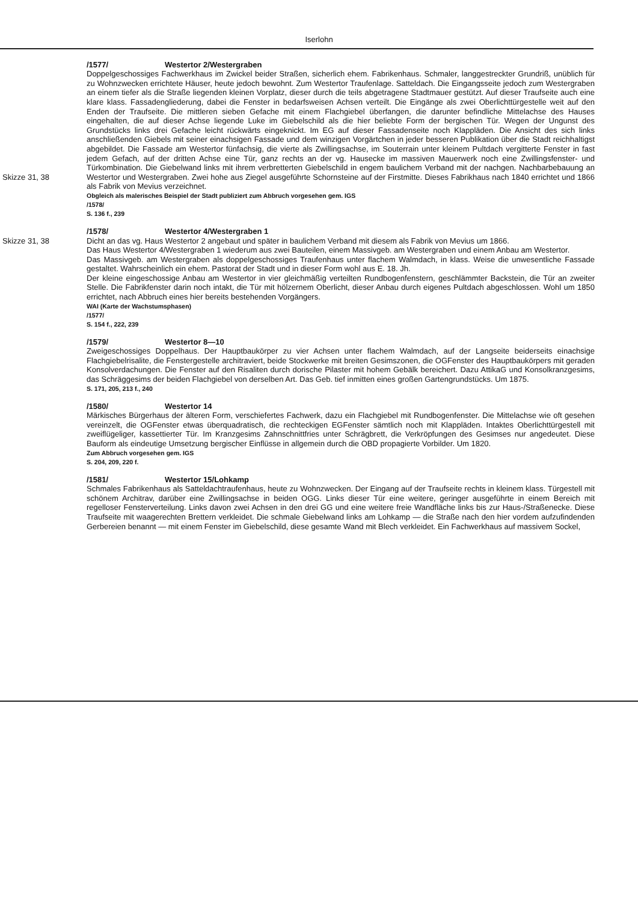Iserlohn
/1577/ Westertor 2/Westergraben
Doppelgeschossiges Fachwerkhaus im Zwickel beider Straßen, sicherlich ehem. Fabrikenhaus. Schmaler, langgestreckter Grundriß, unüblich für zu Wohnzwecken errichtete Häuser, heute jedoch bewohnt. Zum Westertor Traufenlage. Satteldach. Die Eingangsseite jedoch zum Westergraben an einem tiefer als die Straße liegenden kleinen Vorplatz, dieser durch die teils abgetragene Stadtmauer gestützt. Auf dieser Traufseite auch eine klare klass. Fassadengliederung, dabei die Fenster in bedarfsweisen Achsen verteilt. Die Eingänge als zwei Oberlichttürgestelle weit auf den Enden der Traufseite. Die mittleren sieben Gefache mit einem Flachgiebel überfangen, die darunter befindliche Mittelachse des Hauses eingehalten, die auf dieser Achse liegende Luke im Giebelschild als die hier beliebte Form der bergischen Tür. Wegen der Ungunst des Grundstücks links drei Gefache leicht rückwärts eingeknickt. Im EG auf dieser Fassadenseite noch Klappläden. Die Ansicht des sich links anschließenden Giebels mit seiner einachsigen Fassade und dem winzigen Vorgärtchen in jeder besseren Publikation über die Stadt reichhaltigst abgebildet. Die Fassade am Westertor fünfachsig, die vierte als Zwillingsachse, im Souterrain unter kleinem Pultdach vergitterte Fenster in fast jedem Gefach, auf der dritten Achse eine Tür, ganz rechts an der vg. Hausecke im massiven Mauerwerk noch eine Zwillingsfenster- und Türkombination. Die Giebelwand links mit ihrem verbretterten Giebelschild in engem baulichem Verband mit der nachgen. Nachbarbebauung an Westertor und Westergraben. Zwei hohe aus Ziegel ausgeführte Schornsteine auf der Firstmitte. Skizze 31, 38 Dieses Fabrikhaus nach 1840 errichtet und 1866 als Fabrik von Mevius verzeichnet.
Obgleich als malerisches Beispiel der Stadt publiziert zum Abbruch vorgesehen gem. IGS
/1578/
S. 136 f., 239
/1578/ Westertor 4/Westergraben 1
Skizze 31, 38 Dicht an das vg. Haus Westertor 2 angebaut und später in baulichem Verband mit diesem als Fabrik von Mevius um 1866.
Das Haus Westertor 4/Westergraben 1 wiederum aus zwei Bauteilen, einem Massivgeb. am Westergraben und einem Anbau am Westertor.
Das Massivgeb. am Westergraben als doppelgeschossiges Traufenhaus unter flachem Walmdach, in klass. Weise die unwesentliche Fassade gestaltet. Wahrscheinlich ein ehem. Pastorat der Stadt und in dieser Form wohl aus E. 18. Jh.
Der kleine eingeschossige Anbau am Westertor in vier gleichmäßig verteilten Rundbogenfenstern, geschlämmter Backstein, die Tür an zweiter Stelle. Die Fabrikfenster darin noch intakt, die Tür mit hölzernem Oberlicht, dieser Anbau durch eigenes Pultdach abgeschlossen. Wohl um 1850 errichtet, nach Abbruch eines hier bereits bestehenden Vorgängers.
WAI (Karte der Wachstumsphasen)
/1577/
S. 154 f., 222, 239
/1579/ Westertor 8—10
Zweigeschossiges Doppelhaus. Der Hauptbaukörper zu vier Achsen unter flachem Walmdach, auf der Langseite beiderseits einachsige Flachgiebelrisalite, die Fenstergestelle architraviert, beide Stockwerke mit breiten Gesimszonen, die OGFenster des Hauptbaukörpers mit geraden Konsolverdachungen. Die Fenster auf den Risaliten durch dorische Pilaster mit hohem Gebälk bereichert. Dazu AttikaG und Konsolkranzgesims, das Schräggesims der beiden Flachgiebel von derselben Art. Das Geb. tief inmitten eines großen Gartengrundstücks. Um 1875.
S. 171, 205, 213 f., 240
/1580/ Westertor 14
Märkisches Bürgerhaus der älteren Form, verschiefertes Fachwerk, dazu ein Flachgiebel mit Rundbogenfenster. Die Mittelachse wie oft gesehen vereinzelt, die OGFenster etwas überquadratisch, die rechteckigen EGFenster sämtlich noch mit Klappläden. Intaktes Oberlichttürgestell mit zweiflügeliger, kassettierter Tür. Im Kranzgesims Zahnschnittfries unter Schrägbrett, die Verkröpfungen des Gesimses nur angedeutet. Diese Bauform als eindeutige Umsetzung bergischer Einflüsse in allgemein durch die OBD propagierte Vorbilder. Um 1820.
Zum Abbruch vorgesehen gem. IGS
S. 204, 209, 220 f.
/1581/ Westertor 15/Lohkamp
Schmales Fabrikenhaus als Satteldachtraufenhaus, heute zu Wohnzwecken. Der Eingang auf der Traufseite rechts in kleinem klass. Türgestell mit schönem Architrav, darüber eine Zwillingsachse in beiden OGG. Links dieser Tür eine weitere, geringer ausgeführte in einem Bereich mit regelloser Fensterverteilung. Links davon zwei Achsen in den drei GG und eine weitere freie Wandfläche links bis zur Haus-/Straßenecke. Diese Traufseite mit waagerechten Brettern verkleidet. Die schmale Giebelwand links am Lohkamp — die Straße nach den hier vordem aufzufindenden Gerbereien benannt — mit einem Fenster im Giebelschild, diese gesamte Wand mit Blech verkleidet. Ein Fachwerkhaus auf massivem Sockel,